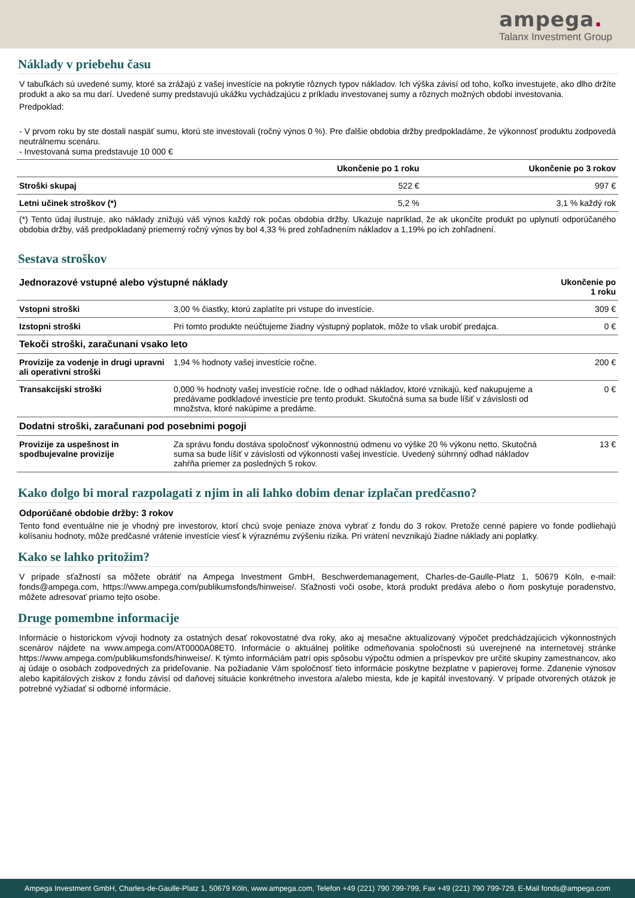ampega.
Talanx Investment Group
Náklady v priebehu času
V tabuľkách sú uvedené sumy, ktoré sa zrážajú z vašej investície na pokrytie rôznych typov nákladov. Ich výška závisí od toho, koľko investujete, ako dlho držíte produkt a ako sa mu darí. Uvedené sumy predstavujú ukážku vychádzajúcu z príkladu investovanej sumy a rôznych možných období investovania.
Predpoklad:
- V prvom roku by ste dostali naspäť sumu, ktorú ste investovali (ročný výnos 0 %). Pre ďalšie obdobia držby predpokladáme, že výkonnosť produktu zodpovedá neutrálnemu scenáru.
- Investovaná suma predstavuje 10 000 €
| | Ukončenie po 1 roku | Ukončenie po 3 rokov |
| --- | --- | --- |
| Stroški skupaj | 522 € | 997 € |
| Letni učinek stroškov (*) | 5,2 % | 3,1 % každý rok |
(*) Tento údaj ilustruje, ako náklady znižujú váš výnos každý rok počas obdobia držby. Ukazuje napríklad, že ak ukončíte produkt po uplynutí odporúčaného obdobia držby, váš predpokladaný priemerný ročný výnos by bol 4,33 % pred zohľadnením nákladov a 1,19% po ich zohľadnení.
Sestava stroškov
| Jednorazové vstupné alebo výstupné náklady | | Ukončenie po 1 roku |
| Vstopni stroški | 3,00 % čiastky, ktorú zaplatíte pri vstupe do investície. | 309 € |
| Izstopni stroški | Pri tomto produkte neúčtujeme žiadny výstupný poplatok, môže to však urobiť predajca. | 0 € |
| Tekoči stroški, zaračunani vsako leto | | |
| Provizije za vodenje in drugi upravni ali operativni stroški | 1,94 % hodnoty vašej investície ročne. | 200 € |
| Transakcijski stroški | 0,000 % hodnoty vašej investície ročne. Ide o odhad nákladov, ktoré vznikajú, keď nakupujeme a predávame podkladové investície pre tento produkt. Skutočná suma sa bude líšiť v závislosti od množstva, ktoré nakúpime a predáme. | 0 € |
| Dodatni stroški, zaračunani pod posebnimi pogoji | | |
| Provizije za uspešnost in spodbujevalne provizije | Za správu fondu dostáva spoločnosť výkonnostnú odmenu vo výške 20 % výkonu netto. Skutočná suma sa bude líšiť v závislosti od výkonnosti vašej investície. Uvedený súhrnný odhad nákladov zahŕňa priemer za posledných 5 rokov. | 13 € |
Kako dolgo bi moral razpolagati z njim in ali lahko dobim denar izplačan predčasno?
Odporúčané obdobie držby: 3 rokov
Tento fond eventuálne nie je vhodný pre investorov, ktorí chcú svoje peniaze znova vybrať z fondu do 3 rokov. Pretože cenné papiere vo fonde podliehajú kolísaniu hodnoty, môže predčasné vrátenie investície viesť k výraznému zvýšeniu rizika. Pri vrátení nevznikajú žiadne náklady ani poplatky.
Kako se lahko pritožim?
V prípade sťažností sa môžete obrátiť na Ampega Investment GmbH, Beschwerdemanagement, Charles-de-Gaulle-Platz 1, 50679 Köln, e-mail: fonds@ampega.com, https://www.ampega.com/publikumsfonds/hinweise/. Sťažnosti voči osobe, ktorá produkt predáva alebo o ňom poskytuje poradenstvo, môžete adresovať priamo tejto osobe.
Druge pomembne informacije
Informácie o historickom vývoji hodnoty za ostatných desať rokovostatné dva roky, ako aj mesačne aktualizovaný výpočet predchádzajúcich výkonnostných scenárov nájdete na www.ampega.com/AT0000A08ET0. Informácie o aktuálnej politike odmeňovania spoločnosti sú uverejnené na internetovej stránke https://www.ampega.com/publikumsfonds/hinweise/. K týmto informáciám patrí opis spôsobu výpočtu odmien a príspevkov pre určité skupiny zamestnancov, ako aj údaje o osobách zodpovedných za prideľovanie. Na požiadanie Vám spoločnosť tieto informácie poskytne bezplatne v papierovej forme. Zdanenie výnosov alebo kapitálových ziskov z fondu závisí od daňovej situácie konkrétneho investora a/alebo miesta, kde je kapitál investovaný. V prípade otvorených otázok je potrebné vyžiadať si odborné informácie.
Ampega Investment GmbH, Charles-de-Gaulle-Platz 1, 50679 Köln, www.ampega.com, Telefon +49 (221) 790 799-799, Fax +49 (221) 790 799-729, E-Mail fonds@ampega.com